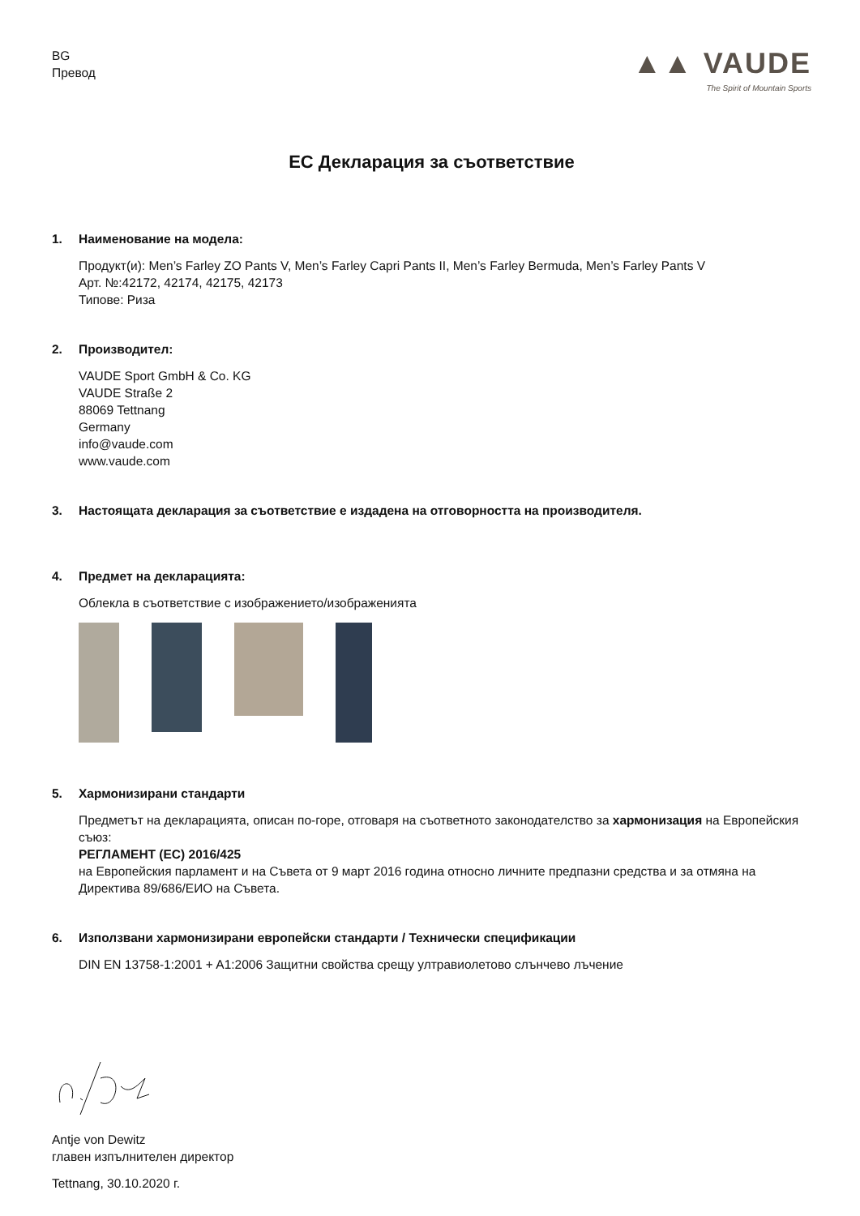BG
Превод
▲▲ VAUDE
The Spirit of Mountain Sports
ЕС Декларация за съответствие
1. Наименование на модела:
Продукт(и): Men’s Farley ZO Pants V, Men’s Farley Capri Pants II, Men’s Farley Bermuda, Men’s Farley Pants V
Арт. №:42172, 42174, 42175, 42173
Типове: Риза
2. Производител:
VAUDE Sport GmbH & Co. KG
VAUDE Straße 2
88069 Tettnang
Germany
info@vaude.com
www.vaude.com
3. Настоящата декларация за съответствие е издадена на отговорността на производителя.
4. Предмет на декларацията:
Облекла в съответствие с изображението/изображенията
5. Хармонизирани стандарти
Предметът на декларацията, описан по-горе, отговаря на съответното законодателство за хармонизация на Европейския съюз:
РЕГЛАМЕНТ (ЕС) 2016/425
на Европейския парламент и на Съвета от 9 март 2016 година относно личните предпазни средства и за отмяна на Директива 89/686/ЕИО на Съвета.
6. Използвани хармонизирани европейски стандарти / Технически спецификации
DIN EN 13758-1:2001 + A1:2006 Защитни свойства срещу ултравиолетово слънчево лъчение
Antje von Dewitz
главен изпълнителен директор
Tettnang, 30.10.2020 г.